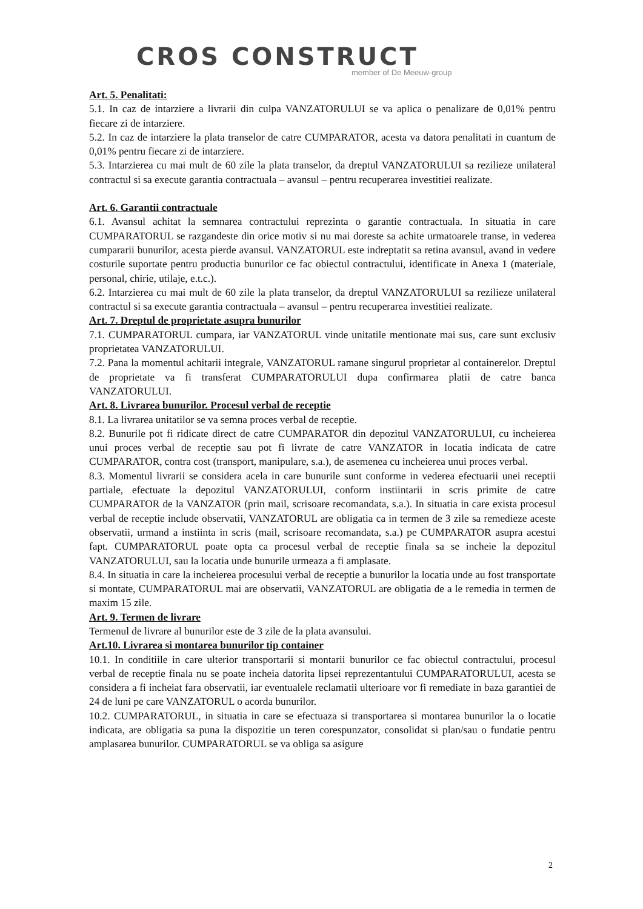CROS CONSTRUCT
member of De Meeuw-group
Art. 5. Penalitati:
5.1. In caz de intarziere a livrarii din culpa VANZATORULUI se va aplica o penalizare de 0,01% pentru fiecare zi de intarziere.
5.2. In caz de intarziere la plata transelor de catre CUMPARATOR, acesta va datora penalitati in cuantum de 0,01% pentru fiecare zi de intarziere.
5.3. Intarzierea cu mai mult de 60 zile la plata transelor, da dreptul VANZATORULUI sa rezilieze unilateral contractul si sa execute garantia contractuala – avansul – pentru recuperarea investitiei realizate.
Art. 6. Garantii contractuale
6.1. Avansul achitat la semnarea contractului reprezinta o garantie contractuala. In situatia in care CUMPARATORUL se razgandeste din orice motiv si nu mai doreste sa achite urmatoarele transe, in vederea cumpararii bunurilor, acesta pierde avansul. VANZATORUL este indreptatit sa retina avansul, avand in vedere costurile suportate pentru productia bunurilor ce fac obiectul contractului, identificate in Anexa 1 (materiale, personal, chirie, utilaje, e.t.c.).
6.2. Intarzierea cu mai mult de 60 zile la plata transelor, da dreptul VANZATORULUI sa rezilieze unilateral contractul si sa execute garantia contractuala – avansul – pentru recuperarea investitiei realizate.
Art. 7. Dreptul de proprietate asupra bunurilor
7.1. CUMPARATORUL cumpara, iar VANZATORUL vinde unitatile mentionate mai sus, care sunt exclusiv proprietatea VANZATORULUI.
7.2. Pana la momentul achitarii integrale, VANZATORUL ramane singurul proprietar al containerelor. Dreptul de proprietate va fi transferat CUMPARATORULUI dupa confirmarea platii de catre banca VANZATORULUI.
Art. 8. Livrarea bunurilor. Procesul verbal de receptie
8.1. La livrarea unitatilor se va semna proces verbal de receptie.
8.2. Bunurile pot fi ridicate direct de catre CUMPARATOR din depozitul VANZATORULUI, cu incheierea unui proces verbal de receptie sau pot fi livrate de catre VANZATOR in locatia indicata de catre CUMPARATOR, contra cost (transport, manipulare, s.a.), de asemenea cu incheierea unui proces verbal.
8.3. Momentul livrarii se considera acela in care bunurile sunt conforme in vederea efectuarii unei receptii partiale, efectuate la depozitul VANZATORULUI, conform instiintarii in scris primite de catre CUMPARATOR de la VANZATOR (prin mail, scrisoare recomandata, s.a.). In situatia in care exista procesul verbal de receptie include observatii, VANZATORUL are obligatia ca in termen de 3 zile sa remedieze aceste observatii, urmand a instiinta in scris (mail, scrisoare recomandata, s.a.) pe CUMPARATOR asupra acestui fapt. CUMPARATORUL poate opta ca procesul verbal de receptie finala sa se incheie la depozitul VANZATORULUI, sau la locatia unde bunurile urmeaza a fi amplasate.
8.4. In situatia in care la incheierea procesului verbal de receptie a bunurilor la locatia unde au fost transportate si montate, CUMPARATORUL mai are observatii, VANZATORUL are obligatia de a le remedia in termen de maxim 15 zile.
Art. 9. Termen de livrare
Termenul de livrare al bunurilor este de 3 zile de la plata avansului.
Art.10. Livrarea si montarea bunurilor tip container
10.1. In conditiile in care ulterior transportarii si montarii bunurilor ce fac obiectul contractului, procesul verbal de receptie finala nu se poate incheia datorita lipsei reprezentantului CUMPARATORULUI, acesta se considera a fi incheiat fara observatii, iar eventualele reclamatii ulterioare vor fi remediate in baza garantiei de 24 de luni pe care VANZATORUL o acorda bunurilor.
10.2. CUMPARATORUL, in situatia in care se efectuaza si transportarea si montarea bunurilor la o locatie indicata, are obligatia sa puna la dispozitie un teren corespunzator, consolidat si plan/sau o fundatie pentru amplasarea bunurilor. CUMPARATORUL se va obliga sa asigure
2